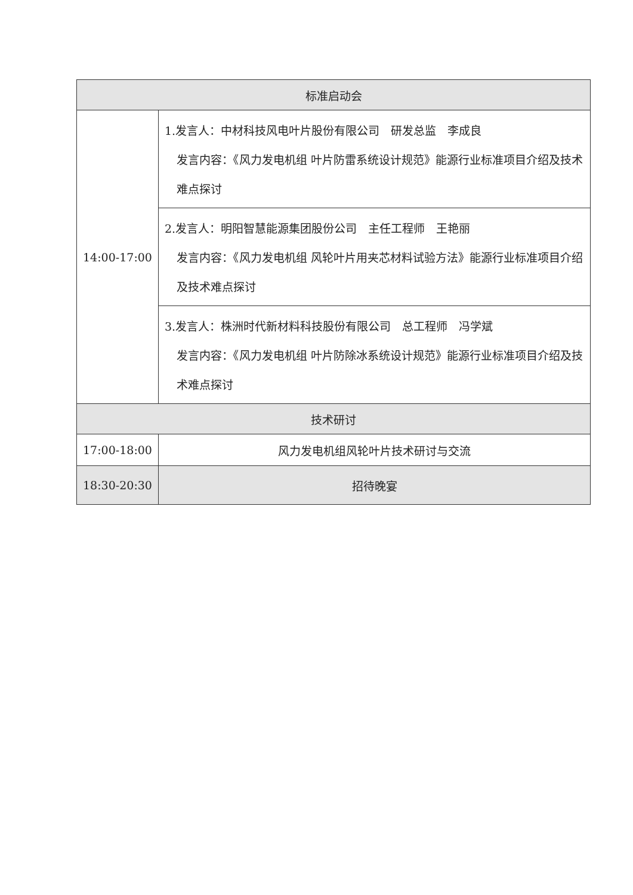| 标准启动会 | |
| --- | --- |
| 14:00-17:00 | 1.发言人：中材科技风电叶片股份有限公司 研发总监 李成良 发言内容：《风力发电机组 叶片防雷系统设计规范》能源行业标准项目介绍及技术难点探讨 |
| | 2.发言人：明阳智慧能源集团股份公司 主任工程师 王艳丽 发言内容：《风力发电机组 风轮叶片用夹芯材料试验方法》能源行业标准项目介绍及技术难点探讨 |
| | 3.发言人：株洲时代新材料科技股份有限公司 总工程师 冯学斌 发言内容：《风力发电机组 叶片防除冰系统设计规范》能源行业标准项目介绍及技术难点探讨 |
| 技术研讨 | |
| 17:00-18:00 | 风力发电机组风轮叶片技术研讨与交流 |
| 18:30-20:30 | 招待晚宴 |